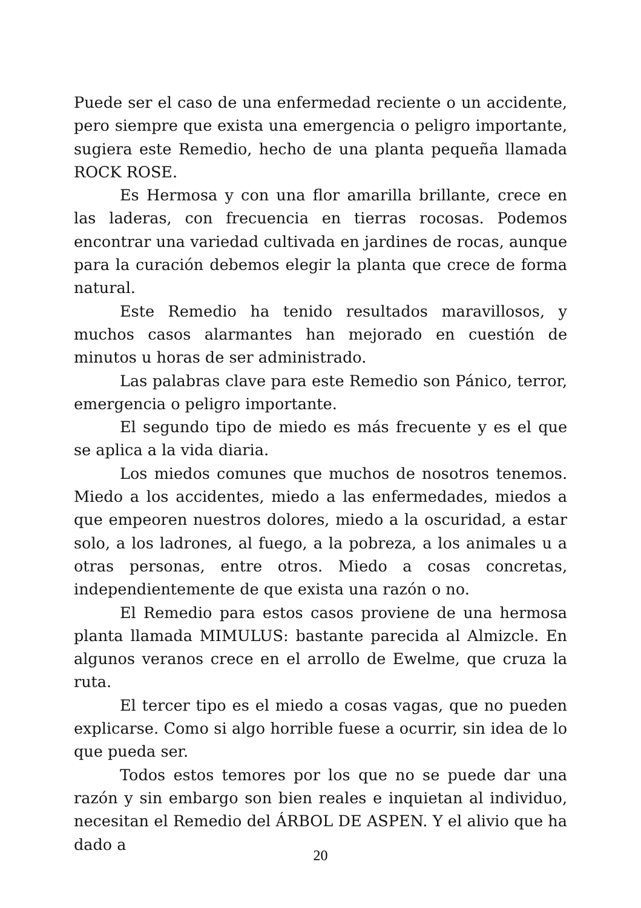Puede ser el caso de una enfermedad reciente o un accidente, pero siempre que exista una emergencia o peligro importante, sugiera este Remedio, hecho de una planta pequeña llamada ROCK ROSE.
Es Hermosa y con una flor amarilla brillante, crece en las laderas, con frecuencia en tierras rocosas. Podemos encontrar una variedad cultivada en jardines de rocas, aunque para la curación debemos elegir la planta que crece de forma natural.
Este Remedio ha tenido resultados maravillosos, y muchos casos alarmantes han mejorado en cuestión de minutos u horas de ser administrado.
Las palabras clave para este Remedio son Pánico, terror, emergencia o peligro importante.
El segundo tipo de miedo es más frecuente y es el que se aplica a la vida diaria.
Los miedos comunes que muchos de nosotros tenemos. Miedo a los accidentes, miedo a las enfermedades, miedos a que empeoren nuestros dolores, miedo a la oscuridad, a estar solo, a los ladrones, al fuego, a la pobreza, a los animales u a otras personas, entre otros. Miedo a cosas concretas, independientemente de que exista una razón o no.
El Remedio para estos casos proviene de una hermosa planta llamada MIMULUS: bastante parecida al Almizcle. En algunos veranos crece en el arrollo de Ewelme, que cruza la ruta.
El tercer tipo es el miedo a cosas vagas, que no pueden explicarse. Como si algo horrible fuese a ocurrir, sin idea de lo que pueda ser.
Todos estos temores por los que no se puede dar una razón y sin embargo son bien reales e inquietan al individuo, necesitan el Remedio del ÁRBOL DE ASPEN. Y el alivio que ha dado a
20